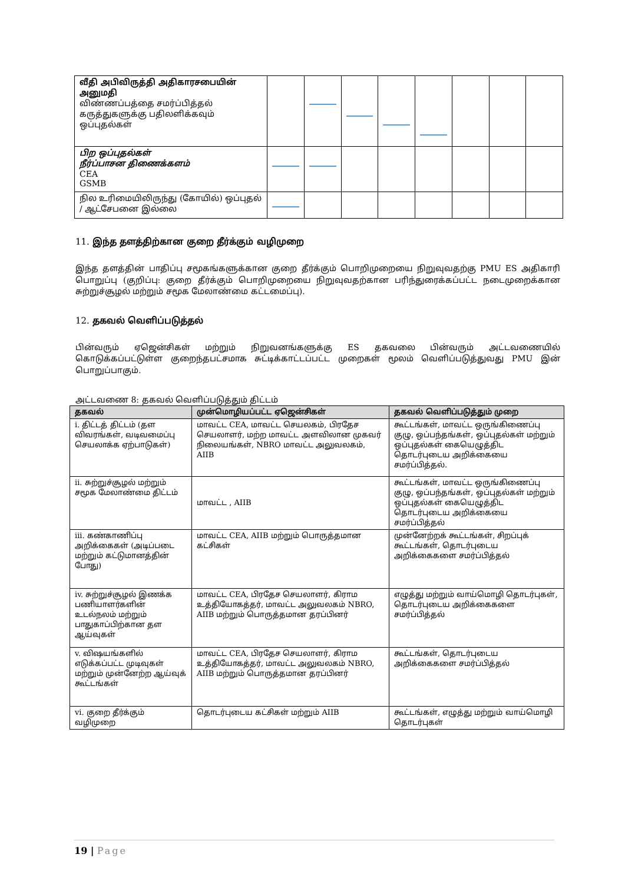| வீதி அபிவிருத்தி அதிகாரசபையின் அனுமதி விண்ணப்பத்தை சமர்ப்பித்தல் கருத்துகளுக்கு பதிலளிக்கவும் ஒப்புதல்கள் | | | | | | | | |
| பிற ஒப்புதல்கள் நீர்ப்பாசன திணைக்களம் CEA GSMB | | | | | | | | |
| நில உரிமையிலிருந்து (கோயில்) ஒப்புதல் / ஆட்சேபனை இல்லை | | | | | | | | |
11. இந்த தளத்திற்கான குறை தீர்க்கும் வழிமுறை
இந்த தளத்தின் பாதிப்பு சமூகங்களுக்கான குறை தீர்க்கும் பொறிமுறையை நிறுவுவதற்கு PMU ES அதிகாரி பொறுப்பு (குறிப்பு: குறை தீர்க்கும் பொறிமுறையை நிறுவுவதற்கான பரிந்துரைக்கப்பட்ட நடைமுறைக்கான சுற்றுச்சூழல் மற்றும் சமூக மேலாண்மை கட்டமைப்பு).
12. தகவல் வெளிப்படுத்தல்
பின்வரும் ஏஜென்சிகள் மற்றும் நிறுவனங்களுக்கு ES தகவலை பின்வரும் அட்டவணையில் கொடுக்கப்பட்டுள்ள குறைந்தபட்சமாக சுட்டிக்காட்டப்பட்ட முறைகள் மூலம் வெளிப்படுத்துவது PMU இன் பொறுப்பாகும்.
அட்டவணை 8: தகவல் வெளிப்படுத்தும் திட்டம்
| தகவல் | முன்மொழியப்பட்ட ஏஜென்சிகள் | தகவல் வெளிப்படுத்தும் முறை |
| --- | --- | --- |
| i. திட்டத் திட்டம் (தள விவரங்கள், வடிவமைப்பு செயலாக்க ஏற்பாடுகள்) | மாவட்ட CEA, மாவட்ட செயலகம், பிரதேச செயலாளர், மற்ற மாவட்ட அளவிலான முகவர் நிலையங்கள், NBRO மாவட்ட அலுவலகம், AIIB | கூட்டங்கள், மாவட்ட ஒருங்கிணைப்பு குழு, ஒப்பந்தங்கள், ஒப்புதல்கள் மற்றும் ஒப்புதல்கள் கையெழுத்திட தொடர்புடைய அறிக்கையை சமர்ப்பித்தல். |
| ii. சுற்றுச்சூழல் மற்றும் சமூக மேலாண்மை திட்டம் | மாவட்ட , AIIB | கூட்டங்கள், மாவட்ட ஒருங்கிணைப்பு குழு, ஒப்பந்தங்கள், ஒப்புதல்கள் மற்றும் ஒப்புதல்கள் கையெழுத்திட தொடர்புடைய அறிக்கையை சமர்ப்பித்தல் |
| iii. கண்காணிப்பு அறிக்கைகள் (அடிப்படை மற்றும் கட்டுமானத்தின் போது) | மாவட்ட CEA, AIIB மற்றும் பொருத்தமான கட்சிகள் | முன்னேற்றக் கூட்டங்கள், சிறப்புக் கூட்டங்கள், தொடர்புடைய அறிக்கைகளை சமர்ப்பித்தல் |
| iv. சுற்றுச்சூழல் இணக்க பணியாளர்களின் உடல்நலம் மற்றும் பாதுகாப்பிற்கான தள ஆய்வுகள் | மாவட்ட CEA, பிரதேச செயலாளர், கிராம உத்தியோகத்தர், மாவட்ட அலுவலகம் NBRO, AIIB மற்றும் பொருத்தமான தரப்பினர் | எழுத்து மற்றும் வாய்மொழி தொடர்புகள், தொடர்புடைய அறிக்கைகளை சமர்ப்பித்தல் |
| v. விஷயங்களில் எடுக்கப்பட்ட முடிவுகள் மற்றும் முன்னேற்ற ஆய்வுக் கூட்டங்கள் | மாவட்ட CEA, பிரதேச செயலாளர், கிராம உத்தியோகத்தர், மாவட்ட அலுவலகம் NBRO, AIIB மற்றும் பொருத்தமான தரப்பினர் | கூட்டங்கள், தொடர்புடைய அறிக்கைகளை சமர்ப்பித்தல் |
| vi. குறை தீர்க்கும் வழிமுறை | தொடர்புடைய கட்சிகள் மற்றும் AIIB | கூட்டங்கள், எழுத்து மற்றும் வாய்மொழி தொடர்புகள் |
19 | Page